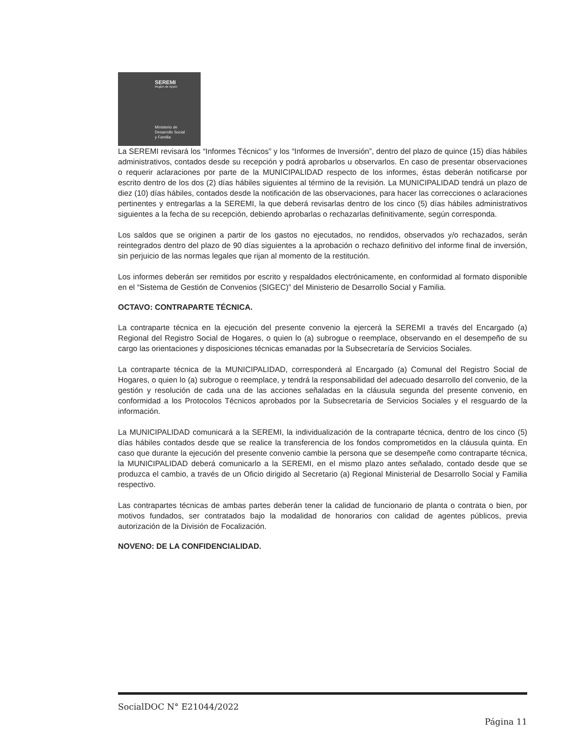SEREMI
Región de Aysén
Ministerio de
Desarrollo Social
y Familia
La SEREMI revisará los “Informes Técnicos” y los “Informes de Inversión”, dentro del plazo de quince (15) días hábiles administrativos, contados desde su recepción y podrá aprobarlos u observarlos. En caso de presentar observaciones o requerir aclaraciones por parte de la MUNICIPALIDAD respecto de los informes, éstas deberán notificarse por escrito dentro de los dos (2) días hábiles siguientes al término de la revisión. La MUNICIPALIDAD tendrá un plazo de diez (10) días hábiles, contados desde la notificación de las observaciones, para hacer las correcciones o aclaraciones pertinentes y entregarlas a la SEREMI, la que deberá revisarlas dentro de los cinco (5) días hábiles administrativos siguientes a la fecha de su recepción, debiendo aprobarlas o rechazarlas definitivamente, según corresponda.
Los saldos que se originen a partir de los gastos no ejecutados, no rendidos, observados y/o rechazados, serán reintegrados dentro del plazo de 90 días siguientes a la aprobación o rechazo definitivo del informe final de inversión, sin perjuicio de las normas legales que rijan al momento de la restitución.
Los informes deberán ser remitidos por escrito y respaldados electrónicamente, en conformidad al formato disponible en el “Sistema de Gestión de Convenios (SIGEC)” del Ministerio de Desarrollo Social y Familia.
OCTAVO: CONTRAPARTE TÉCNICA.
La contraparte técnica en la ejecución del presente convenio la ejercerá la SEREMI a través del Encargado (a) Regional del Registro Social de Hogares, o quien lo (a) subrogue o reemplace, observando en el desempeño de su cargo las orientaciones y disposiciones técnicas emanadas por la Subsecretaría de Servicios Sociales.
La contraparte técnica de la MUNICIPALIDAD, corresponderá al Encargado (a) Comunal del Registro Social de Hogares, o quien lo (a) subrogue o reemplace, y tendrá la responsabilidad del adecuado desarrollo del convenio, de la gestión y resolución de cada una de las acciones señaladas en la cláusula segunda del presente convenio, en conformidad a los Protocolos Técnicos aprobados por la Subsecretaría de Servicios Sociales y el resguardo de la información.
La MUNICIPALIDAD comunicará a la SEREMI, la individualización de la contraparte técnica, dentro de los cinco (5) días hábiles contados desde que se realice la transferencia de los fondos comprometidos en la cláusula quinta. En caso que durante la ejecución del presente convenio cambie la persona que se desempeñe como contraparte técnica, la MUNICIPALIDAD deberá comunicarlo a la SEREMI, en el mismo plazo antes señalado, contado desde que se produzca el cambio, a través de un Oficio dirigido al Secretario (a) Regional Ministerial de Desarrollo Social y Familia respectivo.
Las contrapartes técnicas de ambas partes deberán tener la calidad de funcionario de planta o contrata o bien, por motivos fundados, ser contratados bajo la modalidad de honorarios con calidad de agentes públicos, previa autorización de la División de Focalización.
NOVENO: DE LA CONFIDENCIALIDAD.
SocialDOC N° E21044/2022
Página 11